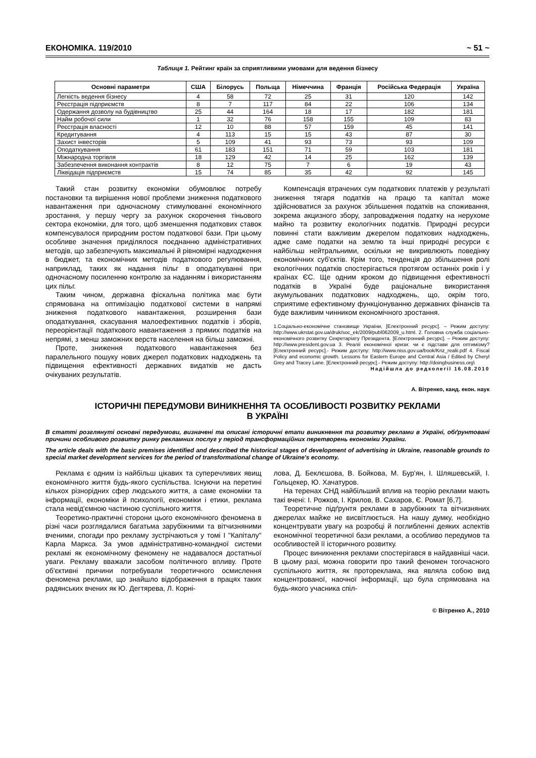ЕКОНОМІКА. 119/2010 ~ 51 ~
Таблиця 1. Рейтинг країн за сприятливими умовами для ведення бізнесу
| Основні параметри | США | Білорусь | Польща | Німеччина | Франція | Російська Федерація | Україна |
| --- | --- | --- | --- | --- | --- | --- | --- |
| Легкість ведення бізнесу | 4 | 58 | 72 | 25 | 31 | 120 | 142 |
| Реєстрація підприємств | 8 | 7 | 117 | 84 | 22 | 106 | 134 |
| Одержання дозволу на будівництво | 25 | 44 | 164 | 18 | 17 | 182 | 181 |
| Найм робочої сили | 1 | 32 | 76 | 158 | 155 | 109 | 83 |
| Реєстрація власності | 12 | 10 | 88 | 57 | 159 | 45 | 141 |
| Кредитування | 4 | 113 | 15 | 15 | 43 | 87 | 30 |
| Захист інвесторів | 5 | 109 | 41 | 93 | 73 | 93 | 109 |
| Оподаткування | 61 | 183 | 151 | 71 | 59 | 103 | 181 |
| Міжнародна торгівля | 18 | 129 | 42 | 14 | 25 | 162 | 139 |
| Забезпечення виконання контрактів | 8 | 12 | 75 | 7 | 6 | 19 | 43 |
| Ліквідація підприємств | 15 | 74 | 85 | 35 | 42 | 92 | 145 |
Такий стан розвитку економіки обумовлює потребу постановки та вирішення нової проблеми зниження податкового навантаження при одночасному стимулюванні економічного зростання, у першу чергу за рахунок скорочення тіньового сектора економіки, для того, щоб зменшення податкових ставок компенсувалося природним ростом податкової бази. При цьому особливе значення приділялося поєднанню адміністративних методів, що забезпечують максимальні й рівномірні надходження в бюджет, та економічних методів податкового регулювання, наприклад, таких як надання пільг в оподаткуванні при одночасному посиленню контролю за наданням і використанням цих пільг.
Таким чином, державна фіскальна політика має бути спрямована на оптимізацію податкової системи в напрямі зниження податкового навантаження, розширення бази оподаткування, скасування малоефективних податків і зборів, переорієнтації податкового навантаження з прямих податків на непрямі, з менш заможних верств населення на більш заможні.
Проте, зниження податкового навантаження без паралельного пошуку нових джерел податкових надходжень та підвищення ефективності державних видатків не дасть очікуваних результатів.
Компенсація втрачених сум податкових платежів у результаті зниження тягаря податків на працю та капітал може здійснюватися за рахунок збільшення податків на споживання, зокрема акцизного збору, запровадження податку на нерухоме майно та розвитку екологічних податків. Природні ресурси повинні стати важливим джерелом податкових надходжень, адже саме податки на землю та інші природні ресурси є найбільш нейтральними, оскільки не викривлюють поведінку економічних суб'єктів. Крім того, тенденція до збільшення ролі екологічних податків спостерігається протягом останніх років і у країнах ЄС. Ще одним кроком до підвищення ефективності податків в Україні буде раціональне використання акумульованих податкових надходжень, що, окрім того, сприятиме ефективному функціонуванню державних фінансів та буде важливим чинником економічного зростання.
1.Соціально-економічне становище України, [Електронний ресурс]. – Режим доступу: http://www.ukrstat.gov.ua/druk/soc_ek/2009/publ062009_u.html. 2. Головна служба соціально-економічного розвитку Секретаріату Президента. [Електронний ресурс]. – Режим доступу: http://www.president.gov.ua 3. Реалії економічної кризи: чи є підстави для оптимізму? [Електронний ресурс].- Режим доступу: http://www.niss.gov.ua/book/Kriz_realii.pdf 4. Fiscal Policy and economic growth. Lessons for Eastern Europe and Central Asia / Edited by Cheryl Grey and Tracey Lane. [Електронний ресурс].- Режим доступу: http://doingbusiness.org\
Надійшла до редколегії 16.08.2010
А. Вітренко, канд. екон. наук
ІСТОРИЧНІ ПЕРЕДУМОВИ ВИНИКНЕННЯ ТА ОСОБЛИВОСТІ РОЗВИТКУ РЕКЛАМИ
В УКРАЇНІ
В статті розглянуті основні передумови, визначені та описані історичні етапи виникнення та розвитку реклами в Україні, обґрунтовані причини особливого розвитку ринку рекламних послуг у період трансформаційних перетворень економіки України.
The article deals with the basic premises identified and described the historical stages of development of advertising in Ukraine, reasonable grounds to special market development services for the period of transformational change of Ukraine's economy.
Реклама є одним із найбільш цікавих та суперечливих явищ економічного життя будь-якого суспільства. Існуючи на перетині кількох різнорідних сфер людського життя, а саме економіки та інформації, економіки й психології, економіки і етики, реклама стала невід'ємною частиною суспільного життя.
Теоретико-практичні сторони цього економічного феномена в різні часи розглядалися багатьма зарубіжними та вітчизняними вченими, спогади про рекламу зустрічаються у томі І "Капіталу" Карла Маркса. За умов адміністративно-командної системи рекламі як економічному феномену не надавалося достатньої уваги. Рекламу вважали засобом політичного впливу. Проте об'єктивні причини потребували теоретичного осмислення феномена реклами, що знайшло відображення в працях таких радянських вчених як Ю. Дегтярева, Л. Корні-
лова, Д. Беклєшова, В. Бойкова, М. Бур'ян, І. Шляшевській, І. Гольцекер, Ю. Хачатуров.
На теренах СНД найбільший вплив на теорію реклами мають такі вчені: І. Рожков, І. Крилов, В. Сахаров, Є. Ромат [6,7].
Теоретичне підґрунтя реклами в зарубіжних та вітчизняних джерелах майже не висвітлюється. На нашу думку, необхідно концентрувати увагу на розробці й поглибленні деяких аспектів економічної теоретичної бази реклами, а особливо передумов та особливостей її історичного розвитку.
Процес виникнення реклами спостерігався в найдавніші часи. В цьому разі, можна говорити про такий феномен тогочасного суспільного життя, як протореклама, яка являла собою вид концентрованої, наочної інформації, що була спрямована на будь-якого учасника спіл-
© Вітренко А., 2010